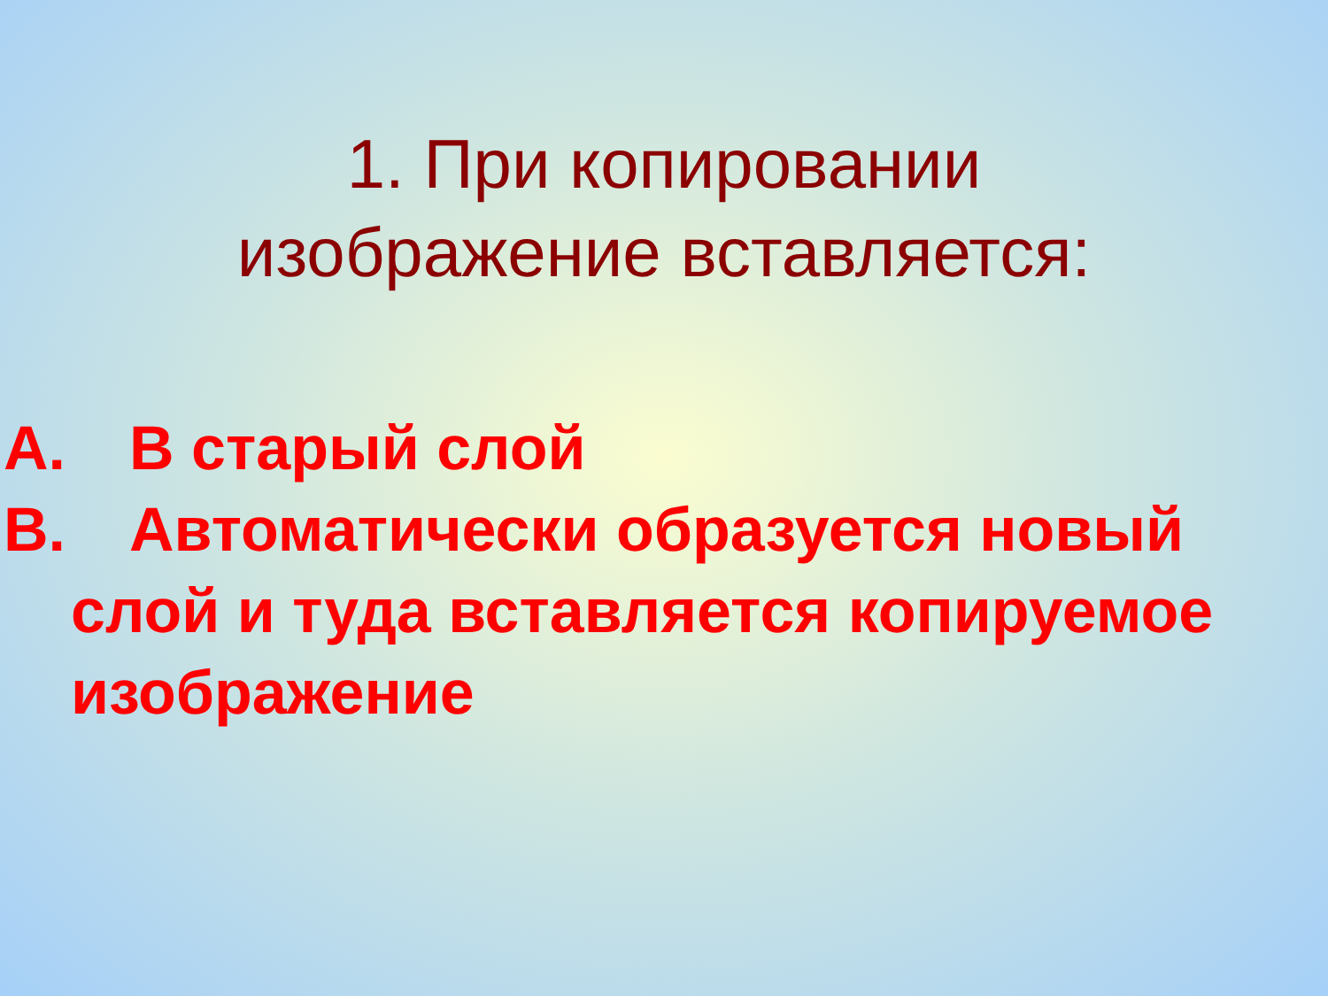1. При копировании
изображение вставляется:
А. В старый слой
В. Автоматически образуется новый слой и туда вставляется копируемое изображение